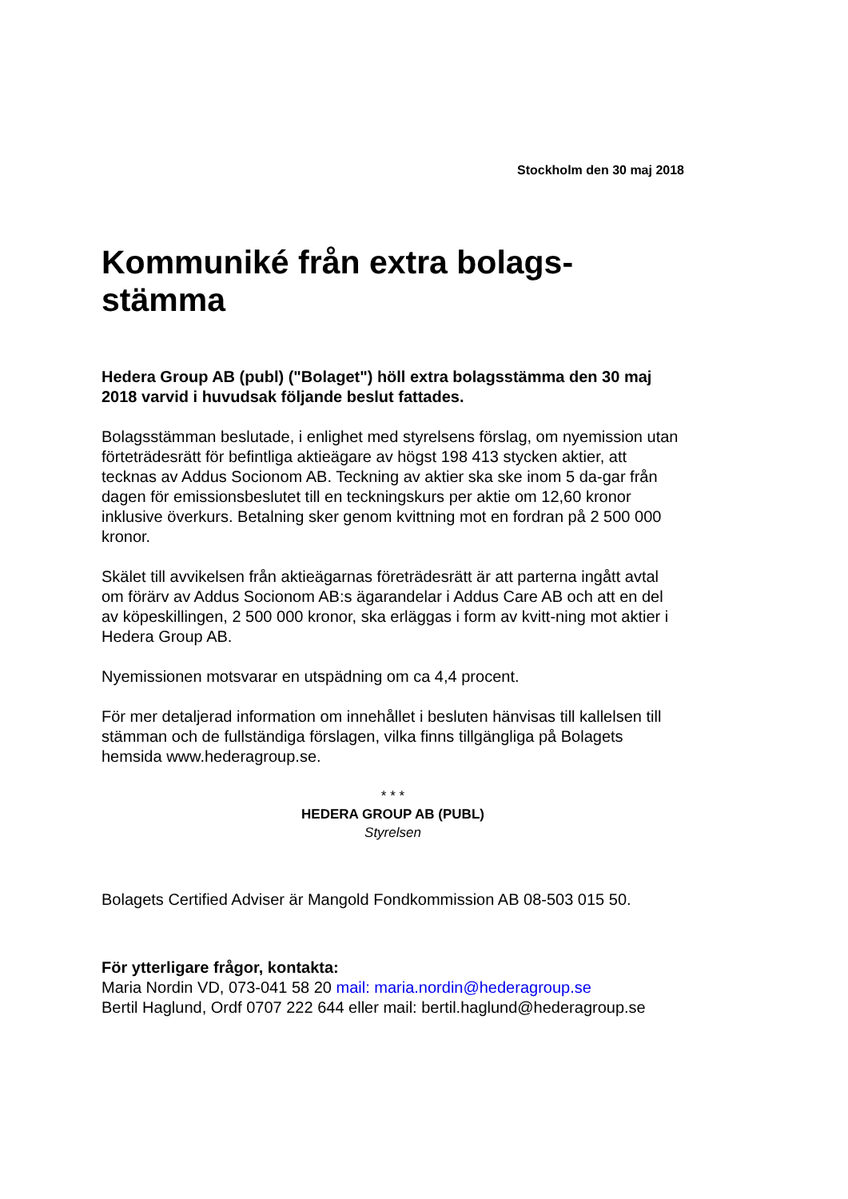Stockholm den 30 maj 2018
Kommuniké från extra bolags-
stämma
Hedera Group AB (publ) ("Bolaget") höll extra bolagsstämma den 30 maj 2018 varvid i huvudsak följande beslut fattades.
Bolagsstämman beslutade, i enlighet med styrelsens förslag, om nyemission utan förteträdesrätt för befintliga aktieägare av högst 198 413 stycken aktier, att tecknas av Addus Socionom AB. Teckning av aktier ska ske inom 5 da-gar från dagen för emissionsbeslutet till en teckningskurs per aktie om 12,60 kronor inklusive överkurs. Betalning sker genom kvittning mot en fordran på 2 500 000 kronor.
Skälet till avvikelsen från aktieägarnas företrädesrätt är att parterna ingått avtal om förärv av Addus Socionom AB:s ägarandelar i Addus Care AB och att en del av köpeskillingen, 2 500 000 kronor, ska erläggas i form av kvitt-ning mot aktier i Hedera Group AB.
Nyemissionen motsvarar en utspädning om ca 4,4 procent.
För mer detaljerad information om innehållet i besluten hänvisas till kallelsen till stämman och de fullständiga förslagen, vilka finns tillgängliga på Bolagets hemsida www.hederagroup.se.
* * *
HEDERA GROUP AB (PUBL)
Styrelsen
Bolagets Certified Adviser är Mangold Fondkommission AB 08-503 015 50.
För ytterligare frågor, kontakta:
Maria Nordin VD, 073-041 58 20 mail: maria.nordin@hederagroup.se
Bertil Haglund, Ordf 0707 222 644 eller mail: bertil.haglund@hederagroup.se